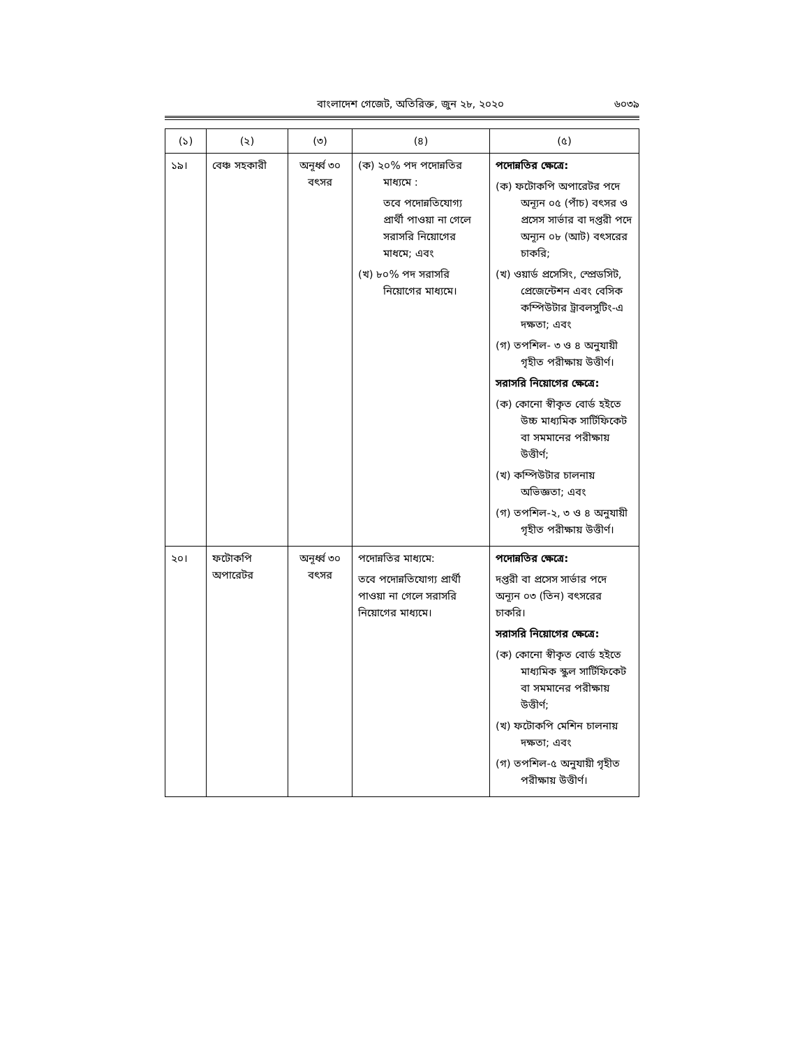বাংলাদেশ গেজেট, অতিরিক্ত, জুন ২৮, ২০২০ ৬০৩৯
| (১) | (২) | (৩) | (৪) | (৫) |
| --- | --- | --- | --- | --- |
| ১৯। | বেঞ্চ সহকারী | অনূর্ধ্ব ৩০ বৎসর | (ক) ২০% পদ পদোন্নতির মাধ্যমে : তবে পদোন্নতিযোগ্য প্রার্থী পাওয়া না গেলে সরাসরি নিয়োগের মাধমে; এবং (খ) ৮০% পদ সরাসরি নিয়োগের মাধ্যমে। | পদোন্নতির ক্ষেত্রে: (ক) ফটোকপি অপারেটর পদে অন্যূন ০৫ (পাঁচ) বৎসর ও প্রসেস সার্ভার বা দপ্তরী পদে অন্যূন ০৮ (আট) বৎসরের চাকরি; (খ) ওয়ার্ড প্রসেসিং, স্প্রেডসিট, প্রেজেন্টেশন এবং বেসিক কম্পিউটার ট্রাবলসুটিং-এ দক্ষতা; এবং (গ) তপশিল- ৩ ও ৪ অনুযায়ী গৃহীত পরীক্ষায় উত্তীর্ণ। সরাসরি নিয়োগের ক্ষেত্রে: (ক) কোনো স্বীকৃত বোর্ড হইতে উচ্চ মাধ্যমিক সার্টিফিকেট বা সমমানের পরীক্ষায় উত্তীর্ণ; (খ) কম্পিউটার চালনায় অভিজ্ঞতা; এবং (গ) তপশিল-২, ৩ ও ৪ অনুযায়ী গৃহীত পরীক্ষায় উত্তীর্ণ। |
| ২০। | ফটোকপি অপারেটর | অনূর্ধ্ব ৩০ বৎসর | পদোন্নতির মাধ্যমে: তবে পদোন্নতিযোগ্য প্রার্থী পাওয়া না গেলে সরাসরি নিয়োগের মাধ্যমে। | পদোন্নতির ক্ষেত্রে: দপ্তরী বা প্রসেস সার্ভার পদে অন্যূন ০৩ (তিন) বৎসরের চাকরি। সরাসরি নিয়োগের ক্ষেত্রে: (ক) কোনো স্বীকৃত বোর্ড হইতে মাধ্যমিক স্কুল সার্টিফিকেট বা সমমানের পরীক্ষায় উত্তীর্ণ; (খ) ফটোকপি মেশিন চালনায় দক্ষতা; এবং (গ) তপশিল-৫ অনুযায়ী গৃহীত পরীক্ষায় উত্তীর্ণ। |